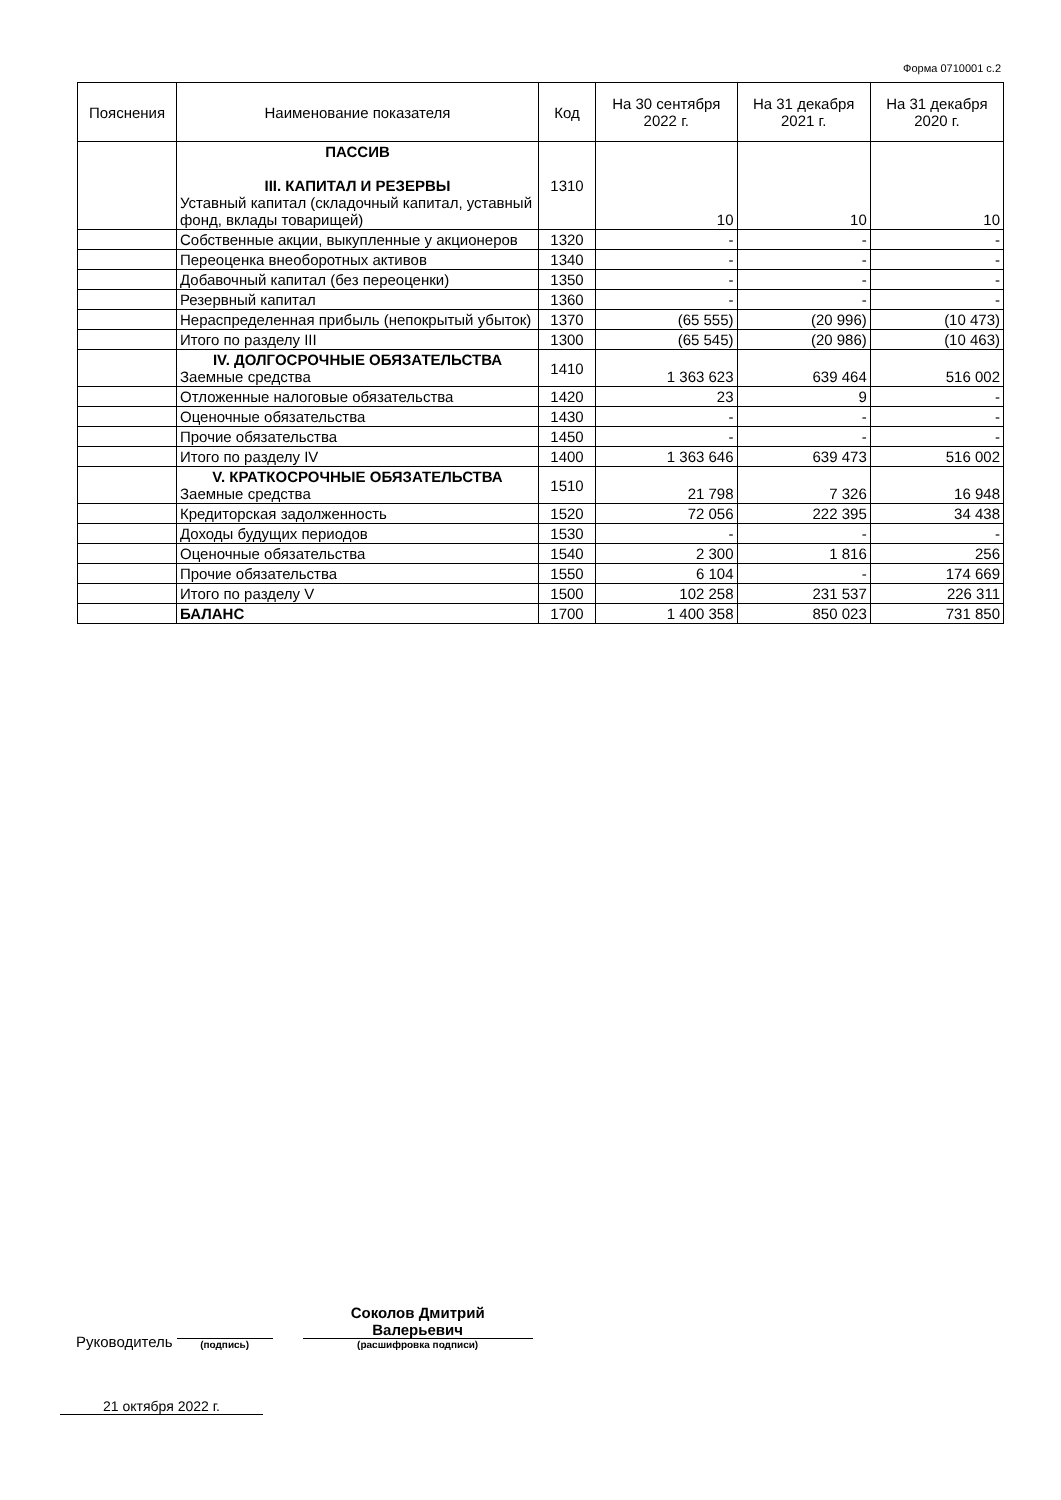Форма 0710001 с.2
| Пояснения | Наименование показателя | Код | На 30 сентября 2022 г. | На 31 декабря 2021 г. | На 31 декабря 2020 г. |
| --- | --- | --- | --- | --- | --- |
| | ПАССИВ III. КАПИТАЛ И РЕЗЕРВЫ Уставный капитал (складочный капитал, уставный фонд, вклады товарищей) | 1310 | 10 | 10 | 10 |
| | Собственные акции, выкупленные у акционеров | 1320 | - | - | - |
| | Переоценка внеоборотных активов | 1340 | - | - | - |
| | Добавочный капитал (без переоценки) | 1350 | - | - | - |
| | Резервный капитал | 1360 | - | - | - |
| | Нераспределенная прибыль (непокрытый убыток) | 1370 | (65 555) | (20 996) | (10 473) |
| | Итого по разделу III | 1300 | (65 545) | (20 986) | (10 463) |
| | IV. ДОЛГОСРОЧНЫЕ ОБЯЗАТЕЛЬСТВА Заемные средства | 1410 | 1 363 623 | 639 464 | 516 002 |
| | Отложенные налоговые обязательства | 1420 | 23 | 9 | - |
| | Оценочные обязательства | 1430 | - | - | - |
| | Прочие обязательства | 1450 | - | - | - |
| | Итого по разделу IV | 1400 | 1 363 646 | 639 473 | 516 002 |
| | V. КРАТКОСРОЧНЫЕ ОБЯЗАТЕЛЬСТВА Заемные средства | 1510 | 21 798 | 7 326 | 16 948 |
| | Кредиторская задолженность | 1520 | 72 056 | 222 395 | 34 438 |
| | Доходы будущих периодов | 1530 | - | - | - |
| | Оценочные обязательства | 1540 | 2 300 | 1 816 | 256 |
| | Прочие обязательства | 1550 | 6 104 | - | 174 669 |
| | Итого по разделу V | 1500 | 102 258 | 231 537 | 226 311 |
| | БАЛАНС | 1700 | 1 400 358 | 850 023 | 731 850 |
Руководитель
(подпись)
Соколов Дмитрий
Валерьевич
(расшифровка подписи)
21 октября 2022 г.